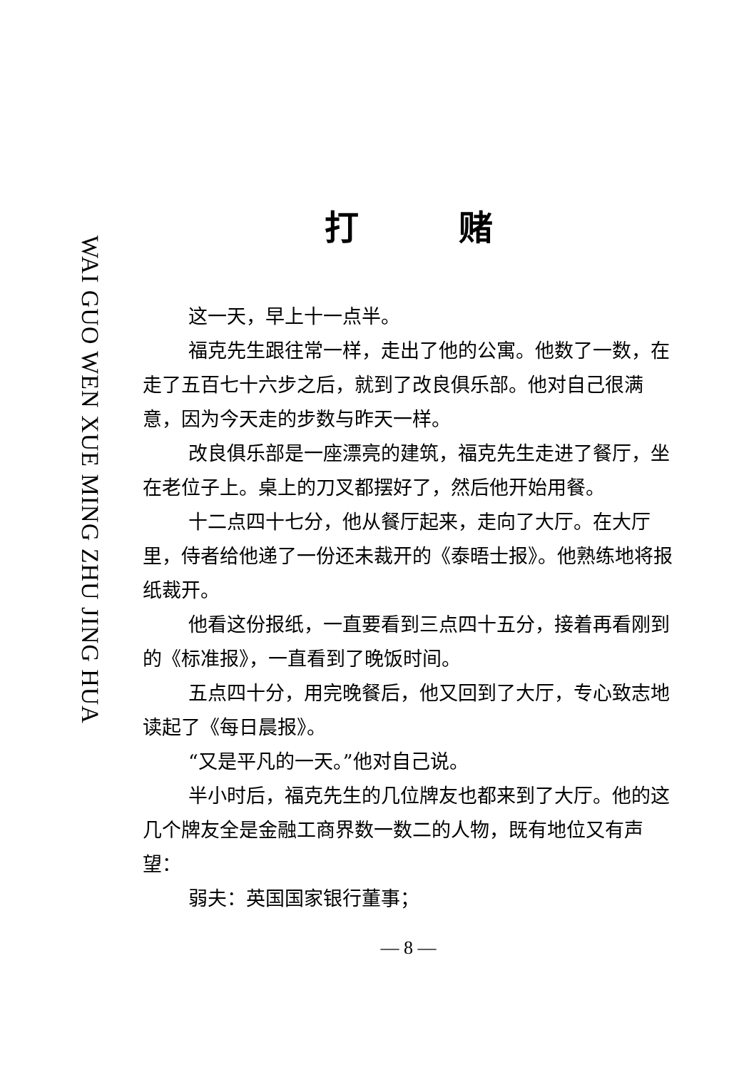WAI GUO WEN XUE MING ZHU JING HUA
打赌
这一天，早上十一点半。
福克先生跟往常一样，走出了他的公寓。他数了一数，在走了五百七十六步之后，就到了改良俱乐部。他对自己很满意，因为今天走的步数与昨天一样。
改良俱乐部是一座漂亮的建筑，福克先生走进了餐厅，坐在老位子上。桌上的刀叉都摆好了，然后他开始用餐。
十二点四十七分，他从餐厅起来，走向了大厅。在大厅里，侍者给他递了一份还未裁开的《泰晤士报》。他熟练地将报纸裁开。
他看这份报纸，一直要看到三点四十五分，接着再看刚到的《标准报》，一直看到了晚饭时间。
五点四十分，用完晚餐后，他又回到了大厅，专心致志地读起了《每日晨报》。
“又是平凡的一天。”他对自己说。
半小时后，福克先生的几位牌友也都来到了大厅。他的这几个牌友全是金融工商界数一数二的人物，既有地位又有声望：
弱夫：英国国家银行董事；
— 8 —